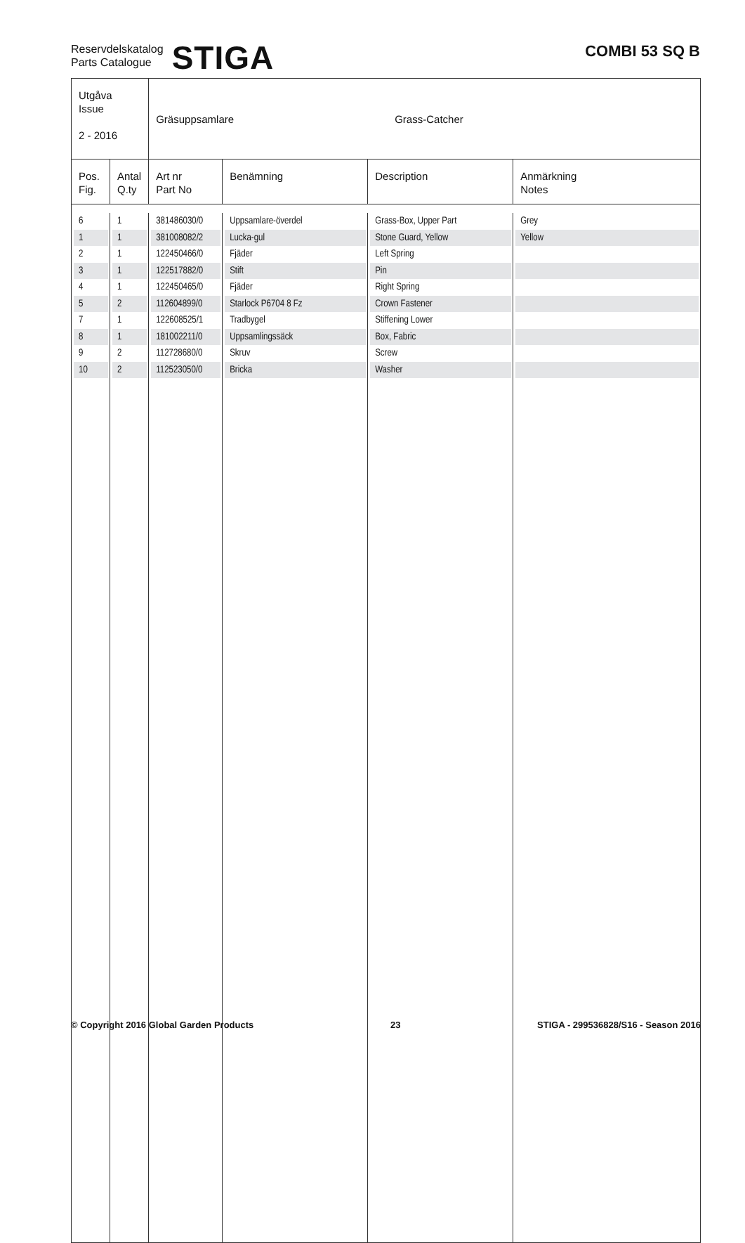Reservdelskatalog
Parts Catalogue
STIGA
COMBI 53 SQ B
| Utgåva Issue 2 - 2016 | | Gräsuppsamlare Grass-Catcher | | | |
| Pos. Fig. | Antal Q.ty | Art nr Part No | Benämning | Description | Anmärkning Notes |
| 6 | 1 | 381486030/0 | Uppsamlare-överdel | Grass-Box, Upper Part | Grey |
| 1 | 1 | 381008082/2 | Lucka-gul | Stone Guard, Yellow | Yellow |
| 2 | 1 | 122450466/0 | Fjäder | Left Spring | |
| 3 | 1 | 122517882/0 | Stift | Pin | |
| 4 | 1 | 122450465/0 | Fjäder | Right Spring | |
| 5 | 2 | 112604899/0 | Starlock P6704 8 Fz | Crown Fastener | |
| 7 | 1 | 122608525/1 | Tradbygel | Stiffening Lower | |
| 8 | 1 | 181002211/0 | Uppsamlingssäck | Box, Fabric | |
| 9 | 2 | 112728680/0 | Skruv | Screw | |
| 10 | 2 | 112523050/0 | Bricka | Washer | |
© Copyright 2016 Global Garden Products 23 STIGA - 299536828/S16 - Season 2016